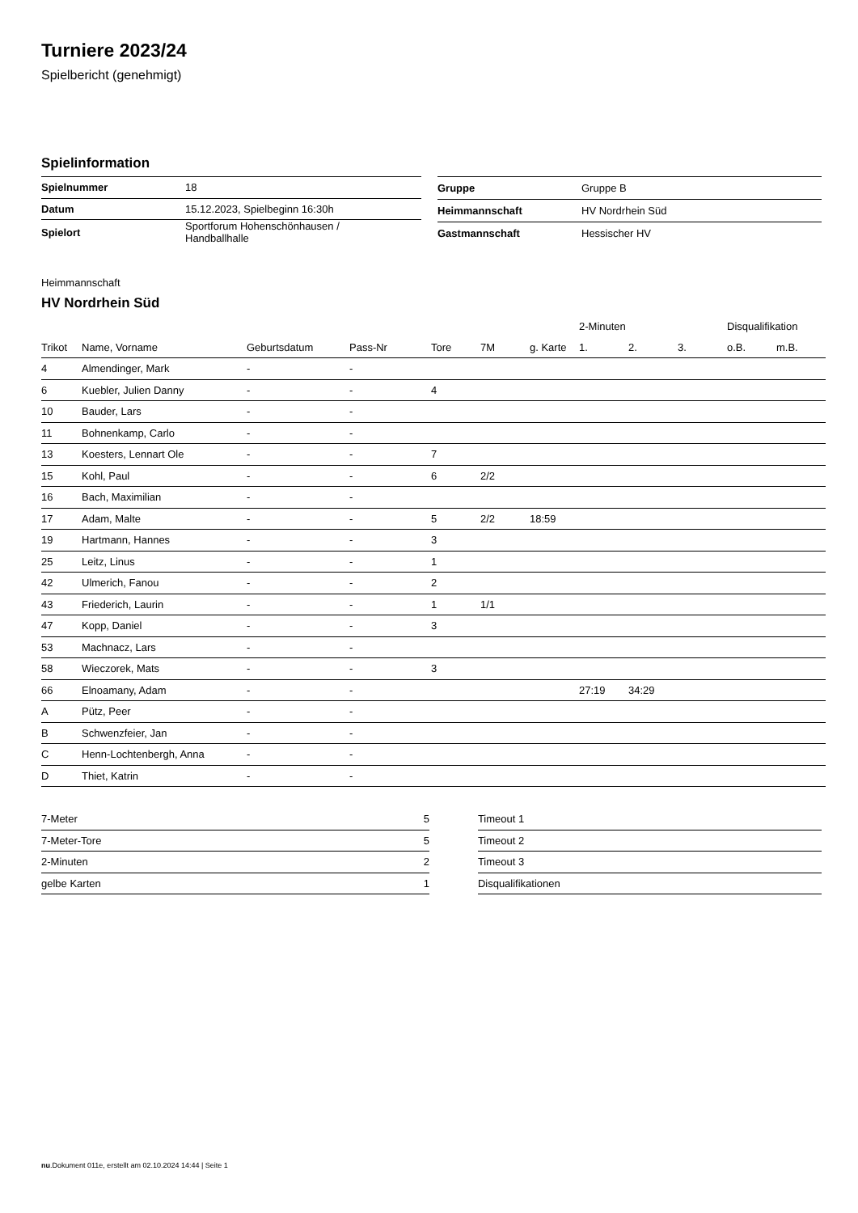Turniere 2023/24
Spielbericht (genehmigt)
Spielinformation
| Spielnummer | 18 |
| Datum | 15.12.2023, Spielbeginn 16:30h |
| Spielort | Sportforum Hohenschönhausen / Handballhalle |
| Gruppe | Gruppe B |
| Heimmannschaft | HV Nordrhein Süd |
| Gastmannschaft | Hessischer HV |
Heimmannschaft
HV Nordrhein Süd
| | | | | | | | 2-Minuten | | | Disqualifikation | |
| --- | --- | --- | --- | --- | --- | --- | --- | --- | --- | --- | --- |
| Trikot | Name, Vorname | Geburtsdatum | Pass-Nr | Tore | 7M | g. Karte | 1. | 2. | 3. | o.B. | m.B. |
| 4 | Almendinger, Mark | - | - | | | | | | | | |
| 6 | Kuebler, Julien Danny | - | - | 4 | | | | | | | |
| 10 | Bauder, Lars | - | - | | | | | | | | |
| 11 | Bohnenkamp, Carlo | - | - | | | | | | | | |
| 13 | Koesters, Lennart Ole | - | - | 7 | | | | | | | |
| 15 | Kohl, Paul | - | - | 6 | 2/2 | | | | | | |
| 16 | Bach, Maximilian | - | - | | | | | | | | |
| 17 | Adam, Malte | - | - | 5 | 2/2 | 18:59 | | | | | |
| 19 | Hartmann, Hannes | - | - | 3 | | | | | | | |
| 25 | Leitz, Linus | - | - | 1 | | | | | | | |
| 42 | Ulmerich, Fanou | - | - | 2 | | | | | | | |
| 43 | Friederich, Laurin | - | - | 1 | 1/1 | | | | | | |
| 47 | Kopp, Daniel | - | - | 3 | | | | | | | |
| 53 | Machnacz, Lars | - | - | | | | | | | | |
| 58 | Wieczorek, Mats | - | - | 3 | | | | | | | |
| 66 | Elnoamany, Adam | - | - | | | | 27:19 | 34:29 | | | |
| A | Pütz, Peer | - | - | | | | | | | | |
| B | Schwenzfeier, Jan | - | - | | | | | | | | |
| C | Henn-Lochtenbergh, Anna | - | - | | | | | | | | |
| D | Thiet, Katrin | - | - | | | | | | | | |
| 7-Meter | 5 |
| 7-Meter-Tore | 5 |
| 2-Minuten | 2 |
| gelbe Karten | 1 |
| Timeout 1 |
| Timeout 2 |
| Timeout 3 |
| Disqualifikationen |
nu.Dokument 011e, erstellt am 02.10.2024 14:44 | Seite 1